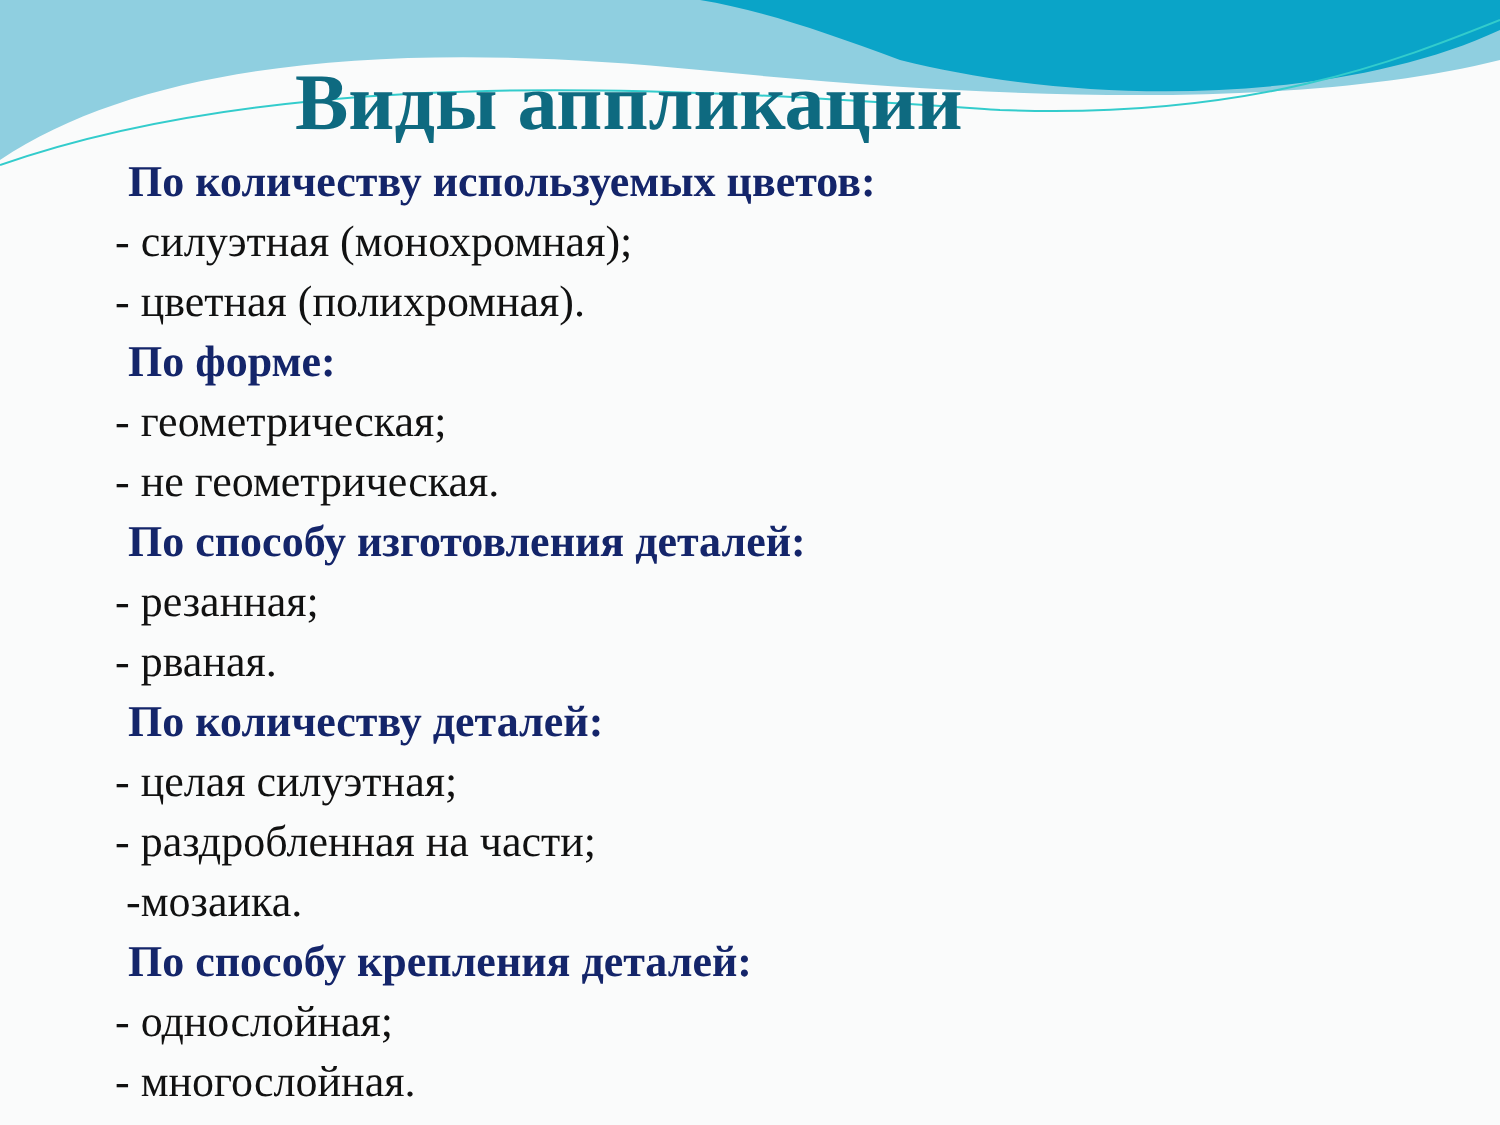Виды аппликации
По количеству используемых цветов:
- силуэтная (монохромная);
- цветная (полихромная).
По форме:
- геометрическая;
- не геометрическая.
По способу изготовления деталей:
- резанная;
- рваная.
По количеству деталей:
- целая силуэтная;
- раздробленная на части;
-мозаика.
По способу крепления деталей:
- однослойная;
- многослойная.